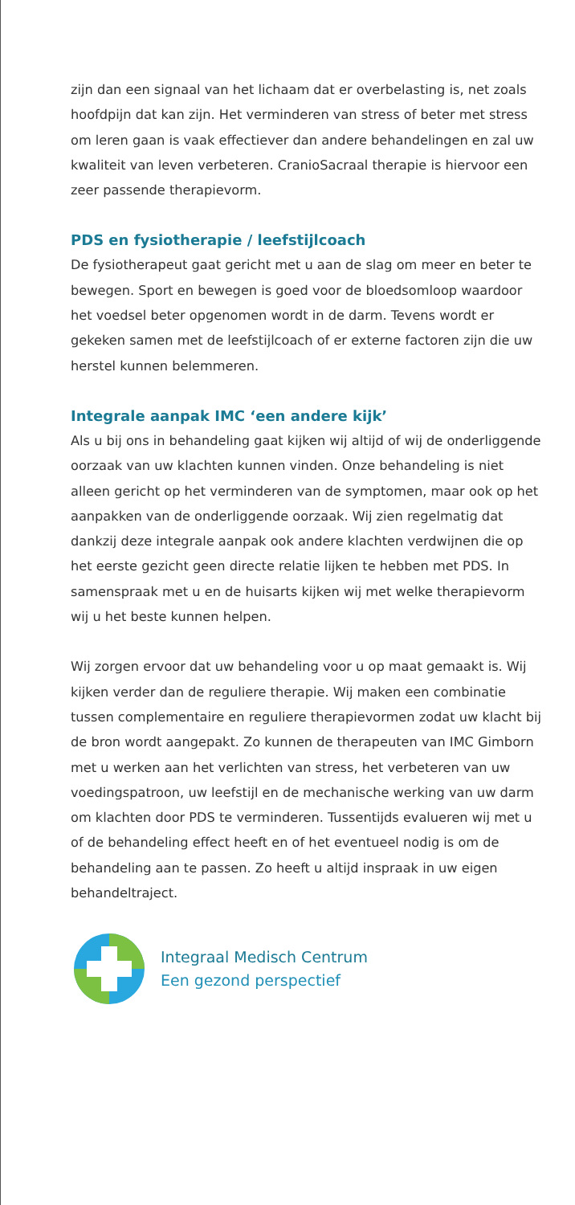zijn dan een signaal van het lichaam dat er overbelasting is, net zoals hoofdpijn dat kan zijn. Het verminderen van stress of beter met stress om leren gaan is vaak effec­tiever dan andere behandelingen en zal uw kwaliteit van leven verbeteren. CranioSacraal therapie is hiervoor een zeer passende therapievorm.
PDS en fysiotherapie / leefstijlcoach
De fysiotherapeut gaat gericht met u aan de slag om meer en beter te bewegen. Sport en bewegen is goed voor de bloedsomloop waardoor het voedsel beter opgenomen wordt in de darm. Tevens wordt er gekeken samen met de leefstijlcoach of er externe factoren zijn die uw herstel kunnen belemmeren.
Integrale aanpak IMC ‘een andere kijk’
Als u bij ons in behandeling gaat kijken wij altijd of wij de onderliggende oorzaak van uw klachten kunnen vinden. Onze behandeling is niet alleen gericht op het verminde­ren van de symptomen, maar ook op het aanpakken van de onderliggende oorzaak. Wij zien regelmatig dat dankzij deze integrale aanpak ook andere klachten verdwijnen die op het eerste gezicht geen directe relatie lijken te hebben met PDS. In samenspraak met u en de huisarts kijken wij met welke therapievorm wij u het beste kunnen helpen.
Wij zorgen ervoor dat uw behandeling voor u op maat gemaakt is. Wij kijken verder dan de reguliere therapie. Wij maken een combinatie tussen complementaire en reguliere therapievormen zodat uw klacht bij de bron wordt aangepakt. Zo kunnen de therapeuten van IMC Gimborn met u werken aan het verlichten van stress, het verbeteren van uw voedingspatroon, uw leefstijl en de mechanische werking van uw darm om klachten door PDS te verminderen. Tussentijds evalueren wij met u of de be­handeling effect heeft en of het eventueel nodig is om de behandeling aan te passen. Zo heeft u altijd inspraak in uw eigen behandeltraject.
Integraal Medisch Centrum
Een gezond perspectief